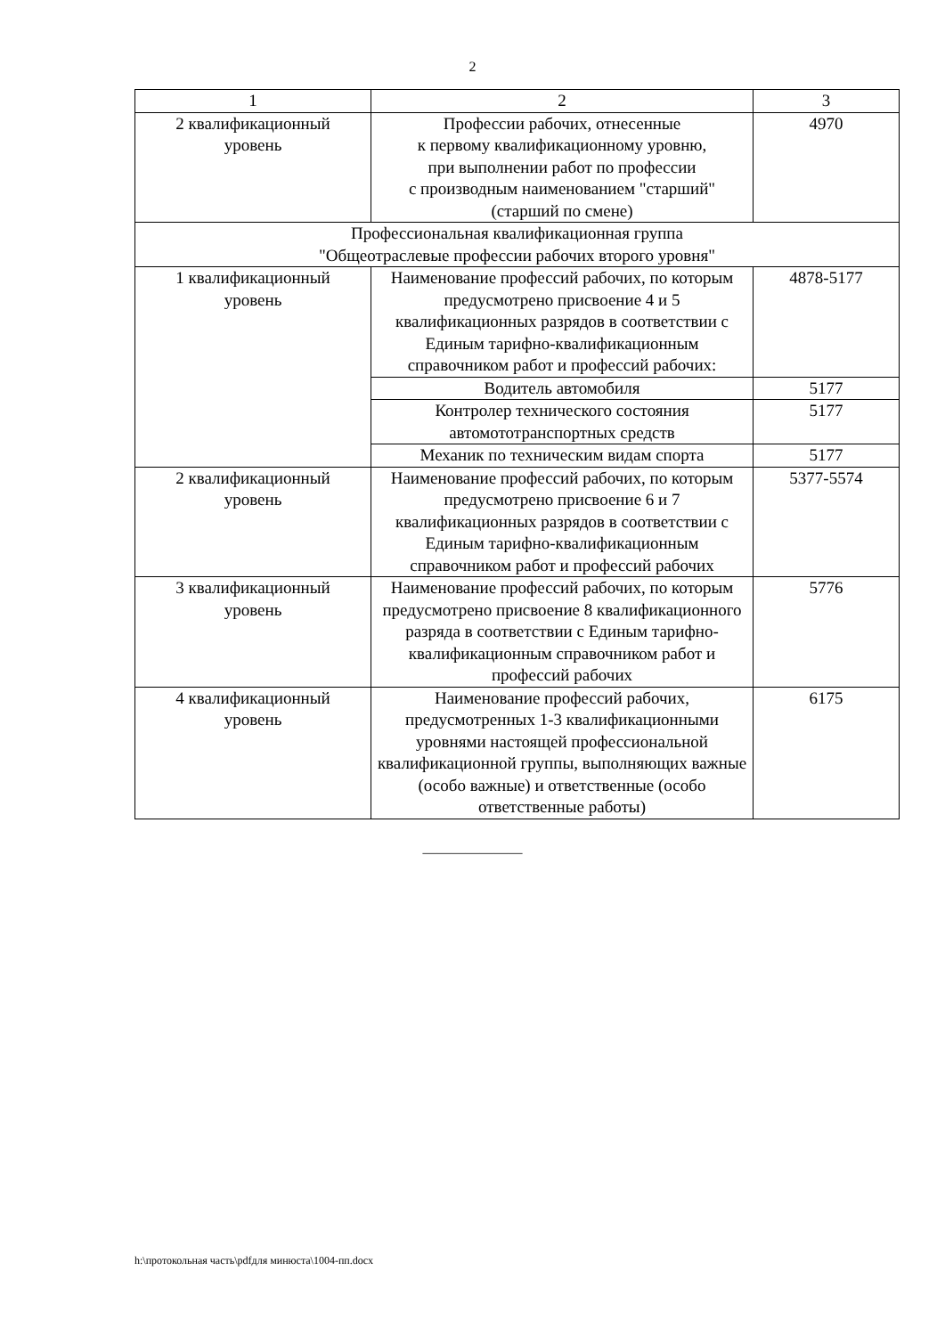2
| 1 | 2 | 3 |
| --- | --- | --- |
| 2 квалификационный уровень | Профессии рабочих, отнесенные к первому квалификационному уровню, при выполнении работ по профессии с производным наименованием "старший" (старший по смене) | 4970 |
| Профессиональная квалификационная группа "Общеотраслевые профессии рабочих второго уровня" | | |
| 1 квалификационный уровень | Наименование профессий рабочих, по которым предусмотрено присвоение 4 и 5 квалификационных разрядов в соответствии с Единым тарифно-квалификационным справочником работ и профессий рабочих: | 4878-5177 |
| | Водитель автомобиля | 5177 |
| | Контролер технического состояния автомототранспортных средств | 5177 |
| | Механик по техническим видам спорта | 5177 |
| 2 квалификационный уровень | Наименование профессий рабочих, по которым предусмотрено присвоение 6 и 7 квалификационных разрядов в соответствии с Единым тарифно-квалификационным справочником работ и профессий рабочих | 5377-5574 |
| 3 квалификационный уровень | Наименование профессий рабочих, по которым предусмотрено присвоение 8 квалификационного разряда в соответствии с Единым тарифно-квалификационным справочником работ и профессий рабочих | 5776 |
| 4 квалификационный уровень | Наименование профессий рабочих, предусмотренных 1-3 квалификационными уровнями настоящей профессиональной квалификационной группы, выполняющих важные (особо важные) и ответственные (особо ответственные работы) | 6175 |
———————
h:\протокольная часть\pdfдля минюста\1004-пп.docx